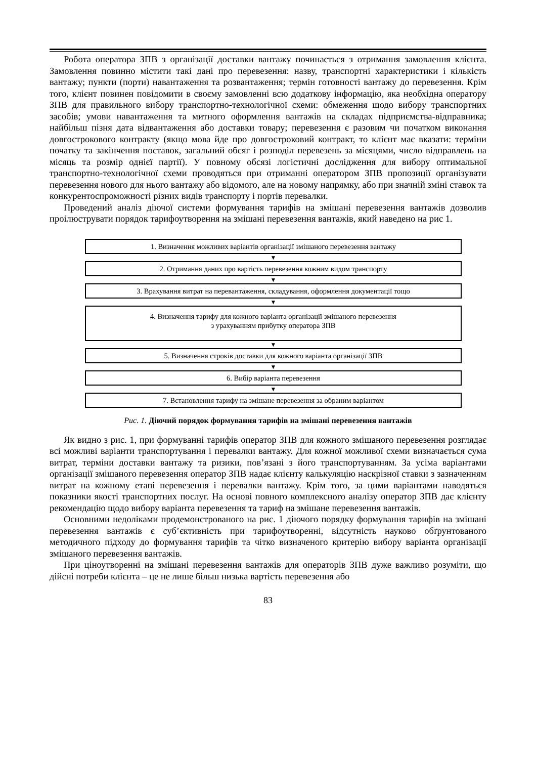Робота оператора ЗПВ з організації доставки вантажу починається з отримання замовлення клієнта. Замовлення повинно містити такі дані про перевезення: назву, транспортні характеристики і кількість вантажу; пункти (порти) навантаження та розвантаження; термін готовності вантажу до перевезення. Крім того, клієнт повинен повідомити в своєму замовленні всю додаткову інформацію, яка необхідна оператору ЗПВ для правильного вибору транспортно-технологічної схеми: обмеження щодо вибору транспортних засобів; умови навантаження та митного оформлення вантажів на складах підприємства-відправника; найбільш пізня дата відвантаження або доставки товару; перевезення є разовим чи початком виконання довгострокового контракту (якщо мова йде про довгостроковий контракт, то клієнт має вказати: терміни початку та закінчення поставок, загальний обсяг і розподіл перевезень за місяцями, число відправлень на місяць та розмір однієї партії). У повному обсязі логістичні дослідження для вибору оптимальної транспортно-технологічної схеми проводяться при отриманні оператором ЗПВ пропозиції організувати перевезення нового для нього вантажу або відомого, але на новому напрямку, або при значній зміні ставок та конкурентоспроможності різних видів транспорту і портів перевалки.
Проведений аналіз діючої системи формування тарифів на змішані перевезення вантажів дозволив проілюструвати порядок тарифоутворення на змішані перевезення вантажів, який наведено на рис 1.
1. Визначення можливих варіантів організації змішаного перевезення вантажу
▼
2. Отримання даних про вартість перевезення кожним видом транспорту
▼
3. Врахування витрат на перевантаження, складування, оформлення документації тощо
▼
4. Визначення тарифу для кожного варіанта організації змішаного перевезення
з урахуванням прибутку оператора ЗПВ
▼
5. Визначення строків доставки для кожного варіанта організації ЗПВ
▼
6. Вибір варіанта перевезення
▼
7. Встановлення тарифу на змішане перевезення за обраним варіантом
Рис. 1. Діючий порядок формування тарифів на змішані перевезення вантажів
Як видно з рис. 1, при формуванні тарифів оператор ЗПВ для кожного змішаного перевезення розглядає всі можливі варіанти транспортування і перевалки вантажу. Для кожної можливої схеми визначається сума витрат, терміни доставки вантажу та ризики, пов’язані з його транспортуванням. За усіма варіантами організації змішаного перевезення оператор ЗПВ надає клієнту калькуляцію наскрізної ставки з зазначенням витрат на кожному етапі перевезення і перевалки вантажу. Крім того, за цими варіантами наводяться показники якості транспортних послуг. На основі повного комплексного аналізу оператор ЗПВ дає клієнту рекомендацію щодо вибору варіанта перевезення та тариф на змішане перевезення вантажів.
Основними недоліками продемонстрованого на рис. 1 діючого порядку формування тарифів на змішані перевезення вантажів є суб’єктивність при тарифоутворенні, відсутність науково обґрунтованого методичного підходу до формування тарифів та чітко визначеного критерію вибору варіанта організації змішаного перевезення вантажів.
При ціноутворенні на змішані перевезення вантажів для операторів ЗПВ дуже важливо розуміти, що дійсні потреби клієнта – це не лише більш низька вартість перевезення або
83